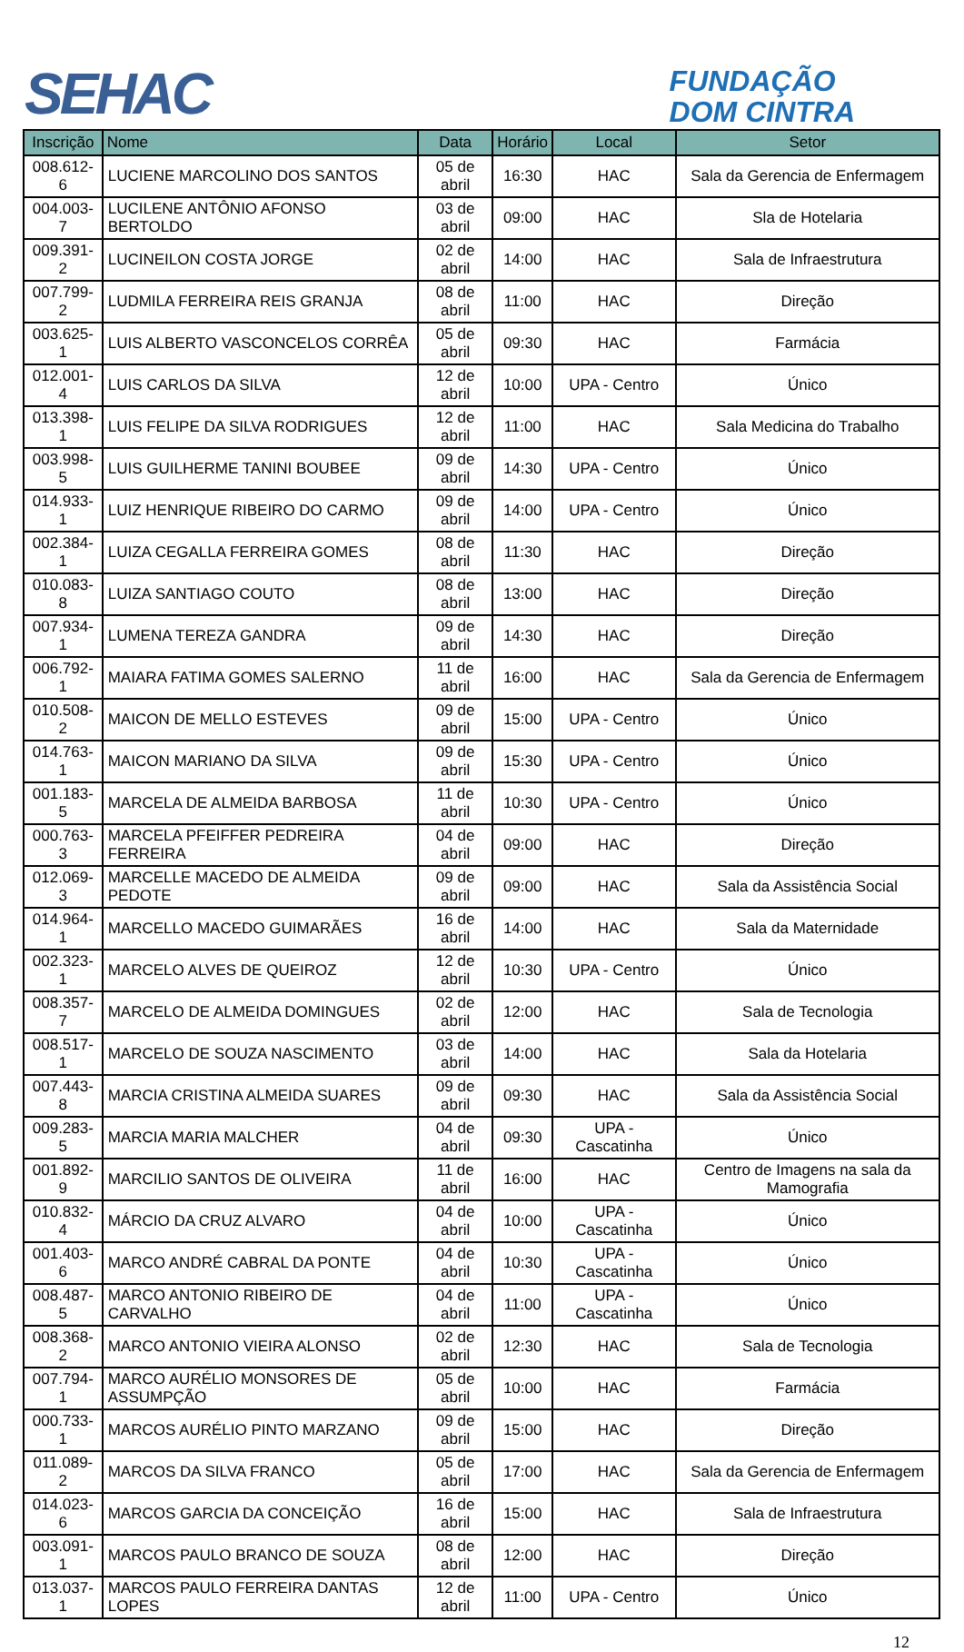SEHAC
FUNDAÇÃO
DOM CINTRA
| Inscrição | Nome | Data | Horário | Local | Setor |
| --- | --- | --- | --- | --- | --- |
| 008.612-6 | LUCIENE MARCOLINO DOS SANTOS | 05 de abril | 16:30 | HAC | Sala da Gerencia de Enfermagem |
| 004.003-7 | LUCILENE ANTÔNIO AFONSO BERTOLDO | 03 de abril | 09:00 | HAC | Sla de Hotelaria |
| 009.391-2 | LUCINEILON COSTA JORGE | 02 de abril | 14:00 | HAC | Sala de Infraestrutura |
| 007.799-2 | LUDMILA FERREIRA REIS GRANJA | 08 de abril | 11:00 | HAC | Direção |
| 003.625-1 | LUIS ALBERTO VASCONCELOS CORRÊA | 05 de abril | 09:30 | HAC | Farmácia |
| 012.001-4 | LUIS CARLOS DA SILVA | 12 de abril | 10:00 | UPA - Centro | Único |
| 013.398-1 | LUIS FELIPE DA SILVA RODRIGUES | 12 de abril | 11:00 | HAC | Sala Medicina do Trabalho |
| 003.998-5 | LUIS GUILHERME TANINI BOUBEE | 09 de abril | 14:30 | UPA - Centro | Único |
| 014.933-1 | LUIZ HENRIQUE RIBEIRO DO CARMO | 09 de abril | 14:00 | UPA - Centro | Único |
| 002.384-1 | LUIZA CEGALLA FERREIRA GOMES | 08 de abril | 11:30 | HAC | Direção |
| 010.083-8 | LUIZA SANTIAGO COUTO | 08 de abril | 13:00 | HAC | Direção |
| 007.934-1 | LUMENA TEREZA GANDRA | 09 de abril | 14:30 | HAC | Direção |
| 006.792-1 | MAIARA FATIMA GOMES SALERNO | 11 de abril | 16:00 | HAC | Sala da Gerencia de Enfermagem |
| 010.508-2 | MAICON DE MELLO ESTEVES | 09 de abril | 15:00 | UPA - Centro | Único |
| 014.763-1 | MAICON MARIANO DA SILVA | 09 de abril | 15:30 | UPA - Centro | Único |
| 001.183-5 | MARCELA DE ALMEIDA BARBOSA | 11 de abril | 10:30 | UPA - Centro | Único |
| 000.763-3 | MARCELA PFEIFFER PEDREIRA FERREIRA | 04 de abril | 09:00 | HAC | Direção |
| 012.069-3 | MARCELLE MACEDO DE ALMEIDA PEDOTE | 09 de abril | 09:00 | HAC | Sala da Assistência Social |
| 014.964-1 | MARCELLO MACEDO GUIMARÃES | 16 de abril | 14:00 | HAC | Sala da Maternidade |
| 002.323-1 | MARCELO ALVES DE QUEIROZ | 12 de abril | 10:30 | UPA - Centro | Único |
| 008.357-7 | MARCELO DE ALMEIDA DOMINGUES | 02 de abril | 12:00 | HAC | Sala de Tecnologia |
| 008.517-1 | MARCELO DE SOUZA NASCIMENTO | 03 de abril | 14:00 | HAC | Sala da Hotelaria |
| 007.443-8 | MARCIA CRISTINA ALMEIDA SUARES | 09 de abril | 09:30 | HAC | Sala da Assistência Social |
| 009.283-5 | MARCIA MARIA MALCHER | 04 de abril | 09:30 | UPA - Cascatinha | Único |
| 001.892-9 | MARCILIO SANTOS DE OLIVEIRA | 11 de abril | 16:00 | HAC | Centro de Imagens na sala da Mamografia |
| 010.832-4 | MÁRCIO DA CRUZ ALVARO | 04 de abril | 10:00 | UPA - Cascatinha | Único |
| 001.403-6 | MARCO ANDRÉ CABRAL DA PONTE | 04 de abril | 10:30 | UPA - Cascatinha | Único |
| 008.487-5 | MARCO ANTONIO RIBEIRO DE CARVALHO | 04 de abril | 11:00 | UPA - Cascatinha | Único |
| 008.368-2 | MARCO ANTONIO VIEIRA ALONSO | 02 de abril | 12:30 | HAC | Sala de Tecnologia |
| 007.794-1 | MARCO AURÉLIO MONSORES DE ASSUMPÇÃO | 05 de abril | 10:00 | HAC | Farmácia |
| 000.733-1 | MARCOS AURÉLIO PINTO MARZANO | 09 de abril | 15:00 | HAC | Direção |
| 011.089-2 | MARCOS DA SILVA FRANCO | 05 de abril | 17:00 | HAC | Sala da Gerencia de Enfermagem |
| 014.023-6 | MARCOS GARCIA DA CONCEIÇÃO | 16 de abril | 15:00 | HAC | Sala de Infraestrutura |
| 003.091-1 | MARCOS PAULO BRANCO DE SOUZA | 08 de abril | 12:00 | HAC | Direção |
| 013.037-1 | MARCOS PAULO FERREIRA DANTAS LOPES | 12 de abril | 11:00 | UPA - Centro | Único |
12